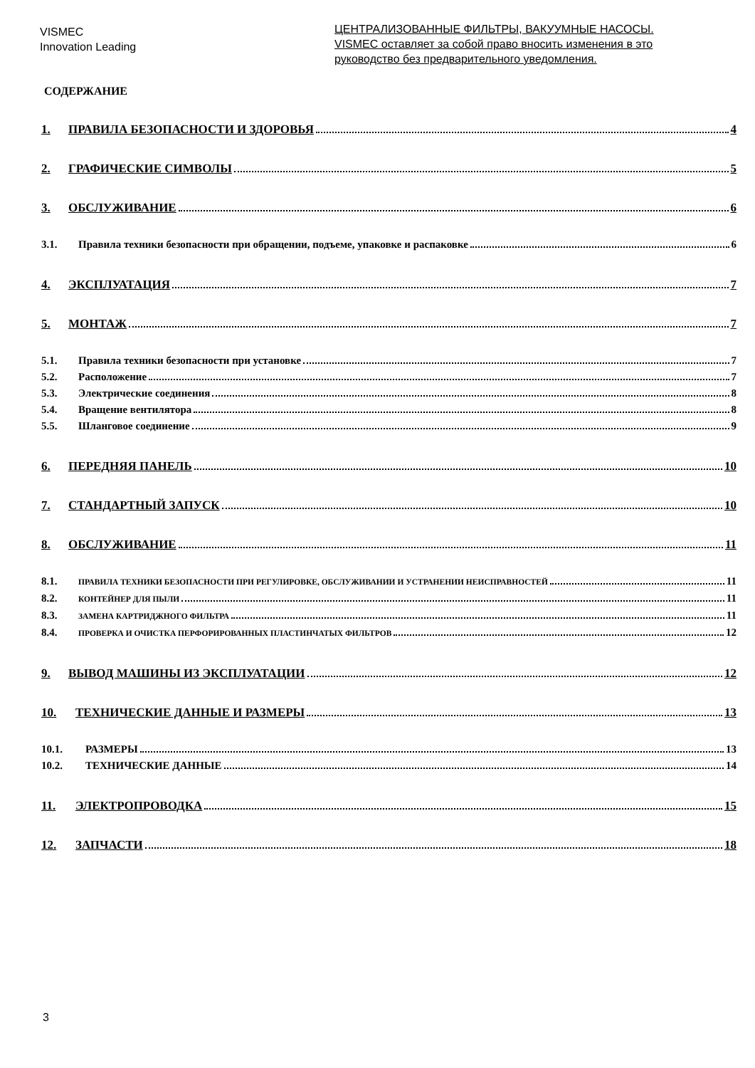VISMEC
Innovation Leading
ЦЕНТРАЛИЗОВАННЫЕ ФИЛЬТРЫ, ВАКУУМНЫЕ НАСОСЫ.
VISMEC оставляет за собой право вносить изменения в это
руководство без предварительного уведомления.
СОДЕРЖАНИЕ
1. ПРАВИЛА БЕЗОПАСНОСТИ И ЗДОРОВЬЯ 4
2. ГРАФИЧЕСКИЕ СИМВОЛЫ 5
3. ОБСЛУЖИВАНИЕ 6
3.1. Правила техники безопасности при обращении, подъеме, упаковке и распаковке 6
4. ЭКСПЛУАТАЦИЯ 7
5. МОНТАЖ 7
5.1. Правила техники безопасности при установке 7
5.2. Расположение 7
5.3. Электрические соединения 8
5.4. Вращение вентилятора 8
5.5. Шланговое соединение 9
6. ПЕРЕДНЯЯ ПАНЕЛЬ 10
7. СТАНДАРТНЫЙ ЗАПУСК 10
8. ОБСЛУЖИВАНИЕ 11
8.1. ПРАВИЛА ТЕХНИКИ БЕЗОПАСНОСТИ ПРИ РЕГУЛИРОВКЕ, ОБСЛУЖИВАНИИ И УСТРАНЕНИИ НЕИСПРАВНОСТЕЙ 11
8.2. КОНТЕЙНЕР ДЛЯ ПЫЛИ 11
8.3. ЗАМЕНА КАРТРИДЖНОГО ФИЛЬТРА 11
8.4. ПРОВЕРКА И ОЧИСТКА ПЕРФОРИРОВАННЫХ ПЛАСТИНЧАТЫХ ФИЛЬТРОВ 12
9. ВЫВОД МАШИНЫ ИЗ ЭКСПЛУАТАЦИИ 12
10. ТЕХНИЧЕСКИЕ ДАННЫЕ И РАЗМЕРЫ 13
10.1. РАЗМЕРЫ 13
10.2. ТЕХНИЧЕСКИЕ ДАННЫЕ 14
11. ЭЛЕКТРОПРОВОДКА 15
12. ЗАПЧАСТИ 18
3